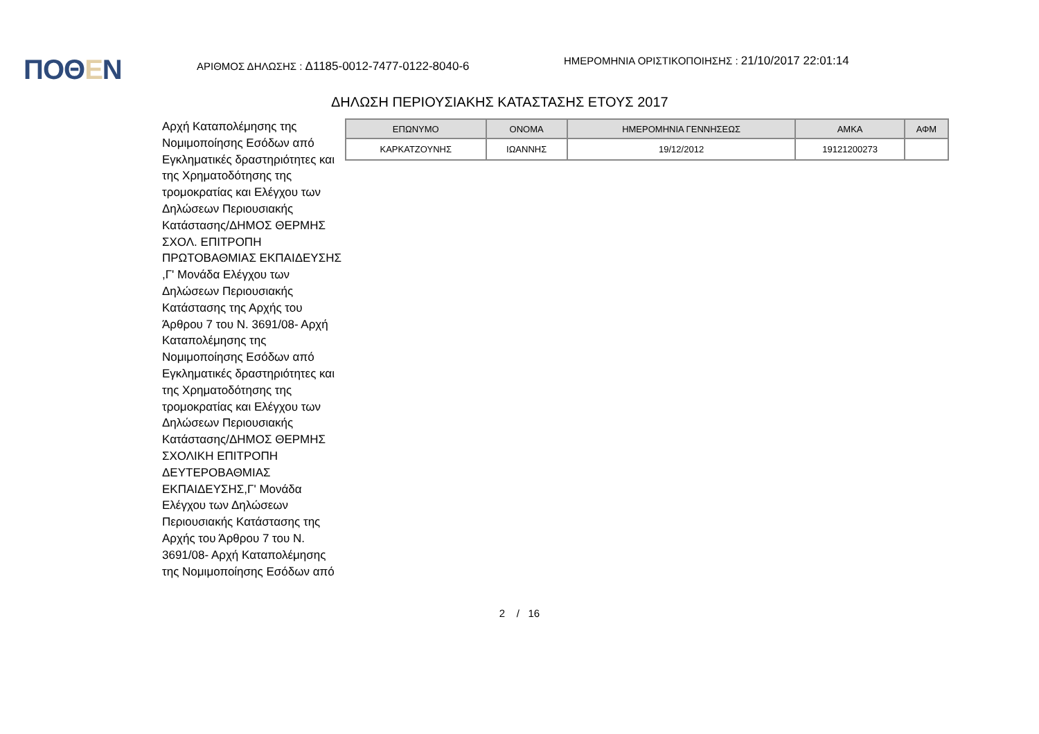ΠΟΘΕΝ
ΑΡΙΘΜΟΣ ΔΗΛΩΣΗΣ : Δ1185-0012-7477-0122-8040-6
ΗΜΕΡΟΜΗΝΙΑ ΟΡΙΣΤΙΚΟΠΟΙΗΣΗΣ : 21/10/2017 22:01:14
ΔΗΛΩΣΗ ΠΕΡΙΟΥΣΙΑΚΗΣ ΚΑΤΑΣΤΑΣΗΣ ΕΤΟΥΣ 2017
Αρχή Καταπολέμησης της Νομιμοποίησης Εσόδων από Εγκληματικές δραστηριότητες και της Χρηματοδότησης της τρομοκρατίας και Ελέγχου των Δηλώσεων Περιουσιακής Κατάστασης/ΔΗΜΟΣ ΘΕΡΜΗΣ ΣΧΟΛ. ΕΠΙΤΡΟΠΗ ΠΡΩΤΟΒΑΘΜΙΑΣ ΕΚΠΑΙΔΕΥΣΗΣ ,Γ' Μονάδα Ελέγχου των Δηλώσεων Περιουσιακής Κατάστασης της Αρχής του Άρθρου 7 του Ν. 3691/08- Αρχή Καταπολέμησης της Νομιμοποίησης Εσόδων από Εγκληματικές δραστηριότητες και της Χρηματοδότησης της τρομοκρατίας και Ελέγχου των Δηλώσεων Περιουσιακής Κατάστασης/ΔΗΜΟΣ ΘΕΡΜΗΣ ΣΧΟΛΙΚΗ ΕΠΙΤΡΟΠΗ ΔΕΥΤΕΡΟΒΑΘΜΙΑΣ ΕΚΠΑΙΔΕΥΣΗΣ,Γ' Μονάδα Ελέγχου των Δηλώσεων Περιουσιακής Κατάστασης της Αρχής του Άρθρου 7 του Ν. 3691/08- Αρχή Καταπολέμησης της Νομιμοποίησης Εσόδων από
| ΕΠΩΝΥΜΟ | ΟΝΟΜΑ | ΗΜΕΡΟΜΗΝΙΑ ΓΕΝΝΗΣΕΩΣ | ΑΜΚΑ | ΑΦΜ |
| --- | --- | --- | --- | --- |
| ΚΑΡΚΑΤΖΟΥΝΗΣ | ΙΩΑΝΝΗΣ | 19/12/2012 | 19121200273 | |
2 / 16